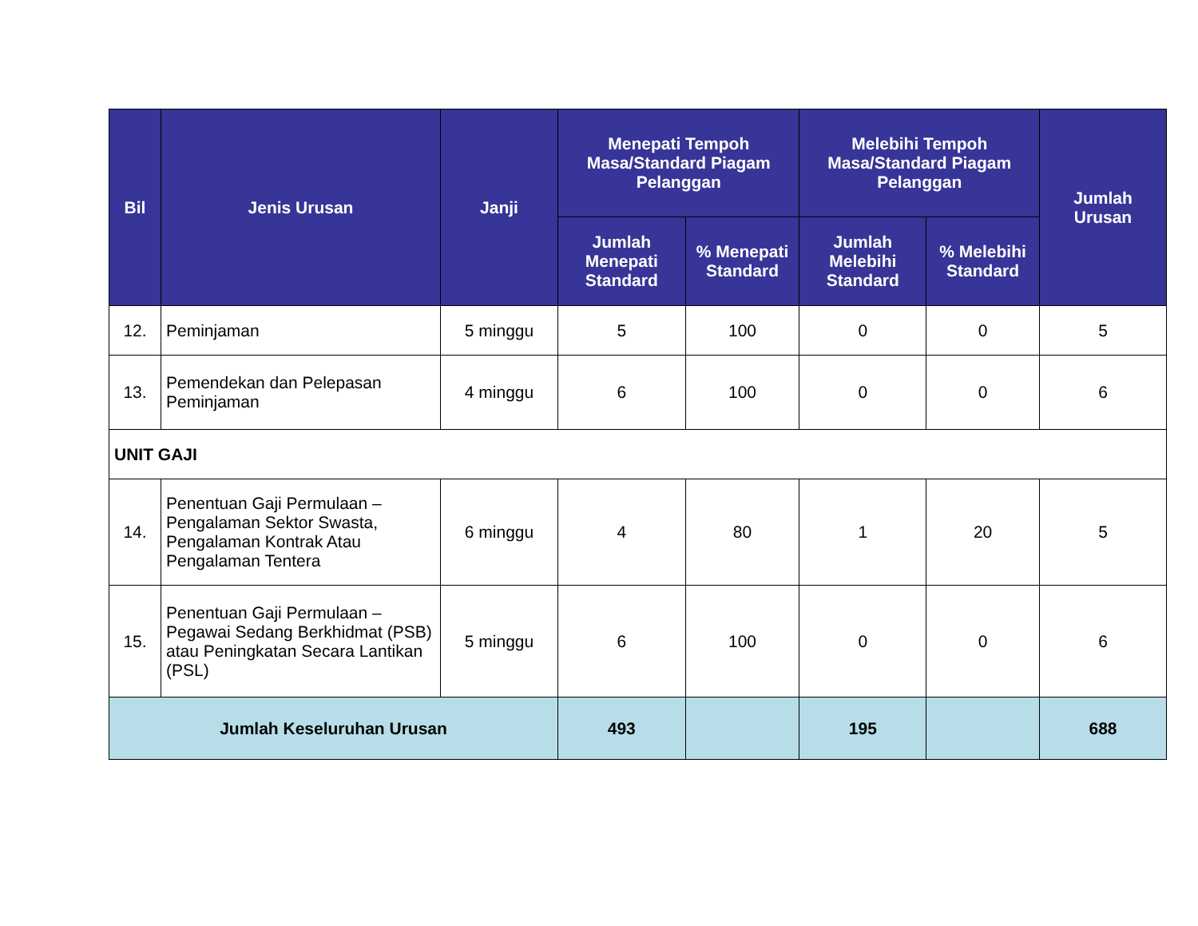| Bil | Jenis Urusan | Janji | Menepati Tempoh Masa/Standard Piagam Pelanggan | | Melebihi Tempoh Masa/Standard Piagam Pelanggan | | Jumlah Urusan |
| --- | --- | --- | --- | --- | --- | --- | --- |
| | | | Jumlah Menepati Standard | % Menepati Standard | Jumlah Melebihi Standard | % Melebihi Standard | |
| 12. | Peminjaman | 5 minggu | 5 | 100 | 0 | 0 | 5 |
| 13. | Pemendekan dan Pelepasan Peminjaman | 4 minggu | 6 | 100 | 0 | 0 | 6 |
| UNIT GAJI | | | | | | | |
| 14. | Penentuan Gaji Permulaan – Pengalaman Sektor Swasta, Pengalaman Kontrak Atau Pengalaman Tentera | 6 minggu | 4 | 80 | 1 | 20 | 5 |
| 15. | Penentuan Gaji Permulaan – Pegawai Sedang Berkhidmat (PSB) atau Peningkatan Secara Lantikan (PSL) | 5 minggu | 6 | 100 | 0 | 0 | 6 |
| Jumlah Keseluruhan Urusan | | | 493 | | 195 | | 688 |